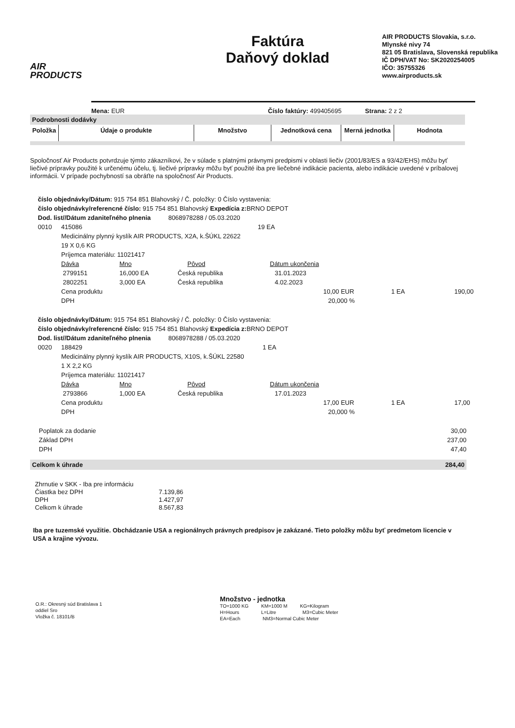AIR
PRODUCTS
Faktúra
Daňový doklad
AIR PRODUCTS Slovakia, s.r.o.
Mlynské nivy 74
821 05 Bratislava, Slovenská republika
IČ DPH/VAT No: SK2020254005
IČO: 35755326
www.airproducts.sk
Mena: EUR Číslo faktúry: 499405695 Strana: 2 z 2
Podrobnosti dodávky
| Položka | Údaje o produkte | Množstvo | Jednotková cena | Merná jednotka | Hodnota |
| --- | --- | --- | --- | --- | --- |
Spoločnosť Air Products potvrdzuje týmto zákazníkovi, že v súlade s platnými právnymi predpismi v oblasti liečiv (2001/83/ES a 93/42/EHS) môžu byť liečivé prípravky použité k určenému účelu, tj. liečivé prípravky môžu byť použité iba pre liečebné indikácie pacienta, alebo indikácie uvedené v príbalovej informácii. V prípade pochybností sa obráťte na spoločnosť Air Products.
číslo objednávky/Dátum: 915 754 851 Blahovský / Č. položky: 0 Číslo vystavenia:
číslo objednávky/referencné číslo: 915 754 851 Blahovský Expedícia z: BRNO DEPOT
Dod. list//Dátum zdaniteľného plnenia 8068978288 / 05.03.2020
0010 415086 19 EA
Medicinálny plynný kyslík AIR PRODUCTS, X2A, k.ŠÚKL 22622
19 X 0,6 KG
Príjemca materiálu: 11021417
Dávka Mno Pôvod Dátum ukončenia
2799151 16,000 EA Česká republika 31.01.2023
2802251 3,000 EA Česká republika 4.02.2023
Cena produktu 10,00 EUR 1 EA 190,00
DPH 20,000 %
číslo objednávky/Dátum: 915 754 851 Blahovský / Č. položky: 0 Číslo vystavenia:
číslo objednávky/referencné číslo: 915 754 851 Blahovský Expedícia z: BRNO DEPOT
Dod. list//Dátum zdaniteľného plnenia 8068978288 / 05.03.2020
0020 188429 1 EA
Medicinálny plynný kyslík AIR PRODUCTS, X10S, k.ŠÚKL 22580
1 X 2,2 KG
Príjemca materiálu: 11021417
Dávka Mno Pôvod Dátum ukončenia
2793866 1,000 EA Česká republika 17.01.2023
Cena produktu 17,00 EUR 1 EA 17,00
DPH 20,000 %
Poplatok za dodanie 30,00
Základ DPH 237,00
DPH 47,40
Celkom k úhrade 284,40
Zhrnutie v SKK - Iba pre informáciu
Čiastka bez DPH 7.139,86
DPH 1.427,97
Celkom k úhrade 8.567,83
Iba pre tuzemské využitie. Obchádzanie USA a regionálnych právnych predpisov je zakázané. Tieto položky môžu byť predmetom licencie v USA a krajine vývozu.
O.R.: Okresný súd Bratislava 1
oddiel Sro
Vložka č. 18101/B
Množstvo - jednotka
TO=1000 KG KM=1000 M KG=Kilogram
H=Hours L=Litre M3=Cubic Meter
EA=Each NM3=Normal Cubic Meter